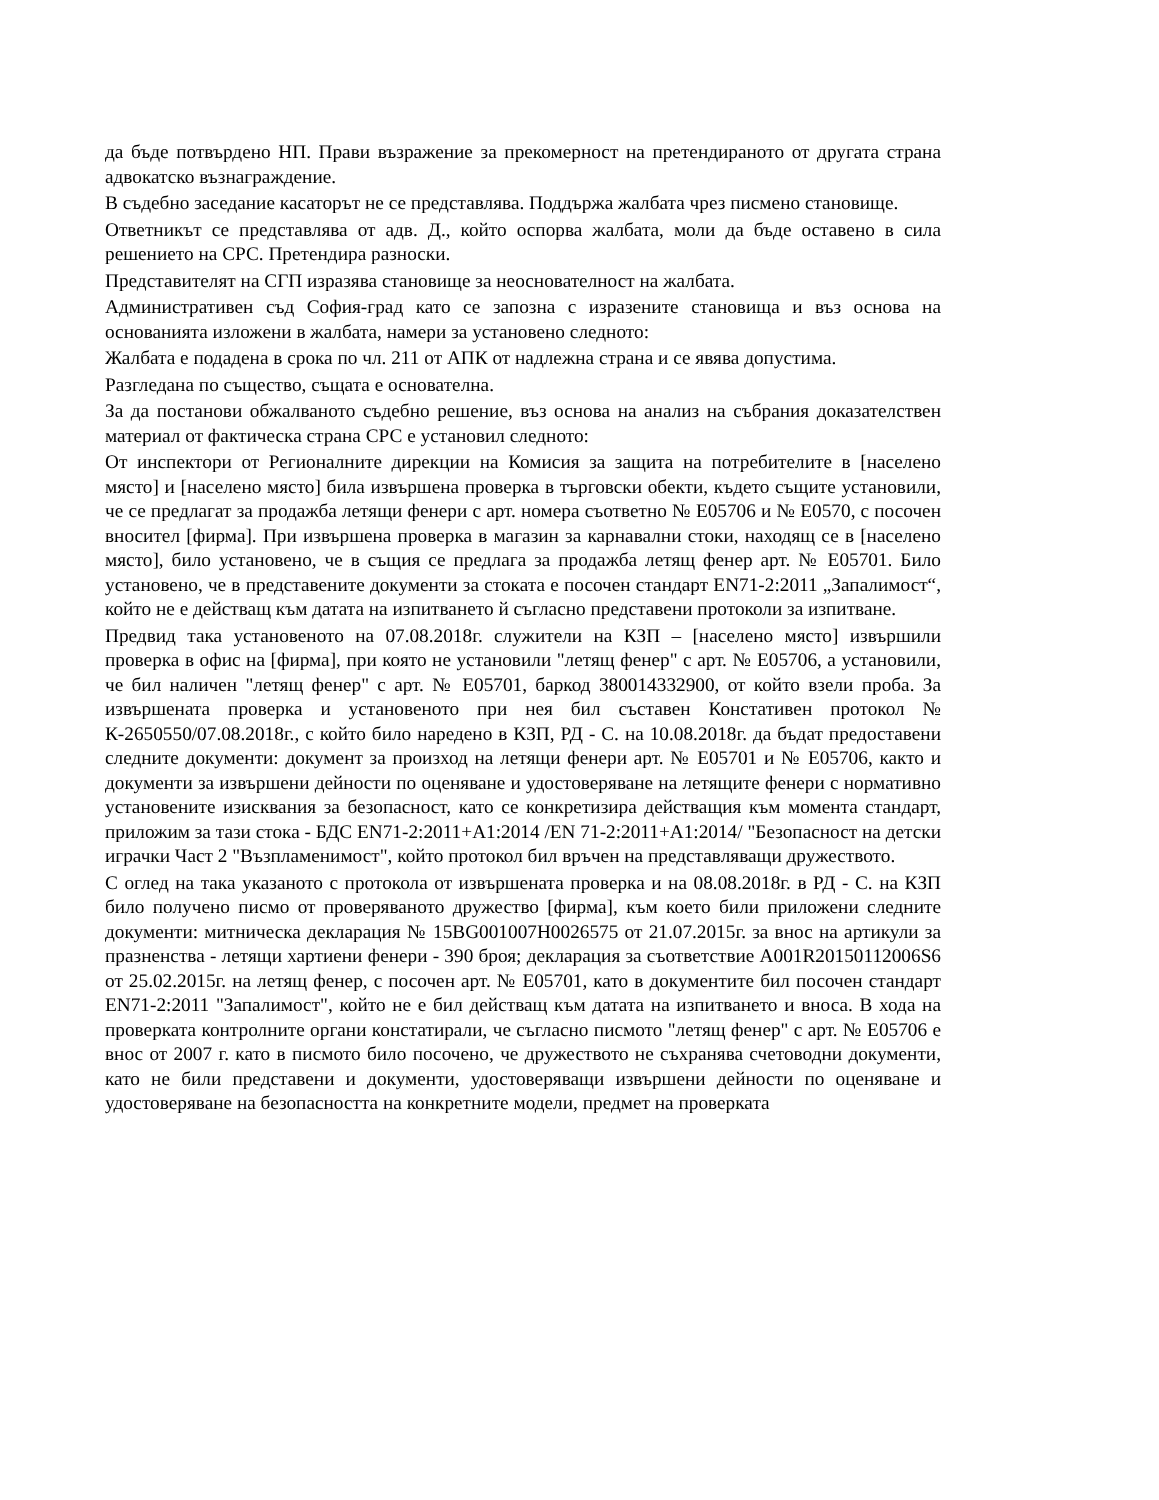да бъде потвърдено НП. Прави възражение за прекомерност на претендираното от другата страна адвокатско възнаграждение.
В съдебно заседание касаторът не се представлява. Поддържа жалбата чрез писмено становище.
Ответникът се представлява от адв. Д., който оспорва жалбата, моли да бъде оставено в сила решението на СРС. Претендира разноски.
Представителят на СГП изразява становище за неоснователност на жалбата.
Административен съд София-град като се запозна с изразените становища и въз основа на основанията изложени в жалбата, намери за установено следното:
Жалбата е подадена в срока по чл. 211 от АПК от надлежна страна и се явява допустима.
Разгледана по същество, същата е основателна.
За да постанови обжалваното съдебно решение, въз основа на анализ на събрания доказателствен материал от фактическа страна СРС е установил следното:
От инспектори от Регионалните дирекции на Комисия за защита на потребителите в [населено място] и [населено място] била извършена проверка в търговски обекти, където същите установили, че се предлагат за продажба летящи фенери с арт. номера съответно № Е05706 и № Е0570, с посочен вносител [фирма]. При извършена проверка в магазин за карнавални стоки, находящ се в [населено място], било установено, че в същия се предлага за продажба летящ фенер арт. № Е05701. Било установено, че в представените документи за стоката е посочен стандарт EN71-2:2011 „Запалимост“, който не е действащ към датата на изпитването й съгласно представени протоколи за изпитване.
Предвид така установеното на 07.08.2018г. служители на КЗП – [населено място] извършили проверка в офис на [фирма], при която не установили "летящ фенер" с арт. № Е05706, а установили, че бил наличен "летящ фенер" с арт. № Е05701, баркод 380014332900, от който взели проба. За извършената проверка и установеното при нея бил съставен Констативен протокол № К-2650550/07.08.2018г., с който било наредено в КЗП, РД - С. на 10.08.2018г. да бъдат предоставени следните документи: документ за произход на летящи фенери арт. № Е05701 и № Е05706, както и документи за извършени дейности по оценяване и удостоверяване на летящите фенери с нормативно установените изисквания за безопасност, като се конкретизира действащия към момента стандарт, приложим за тази стока - БДС EN71-2:2011+A1:2014 /EN 71-2:2011+A1:2014/ "Безопасност на детски играчки Част 2 "Възпламенимост", който протокол бил връчен на представляващи дружеството.
С оглед на така указаното с протокола от извършената проверка и на 08.08.2018г. в РД - С. на КЗП било получено писмо от проверяваното дружество [фирма], към което били приложени следните документи: митническа декларация № 15BG001007H0026575 от 21.07.2015г. за внос на артикули за празненства - летящи хартиени фенери - 390 броя; декларация за съответствие A001R20150112006S6 от 25.02.2015г. на летящ фенер, с посочен арт. № Е05701, като в документите бил посочен стандарт EN71-2:2011 "Запалимост", който не е бил действащ към датата на изпитването и вноса. В хода на проверката контролните органи констатирали, че съгласно писмото "летящ фенер" с арт. № Е05706 е внос от 2007 г. като в писмото било посочено, че дружеството не съхранява счетоводни документи, като не били представени и документи, удостоверяващи извършени дейности по оценяване и удостоверяване на безопасността на конкретните модели, предмет на проверката